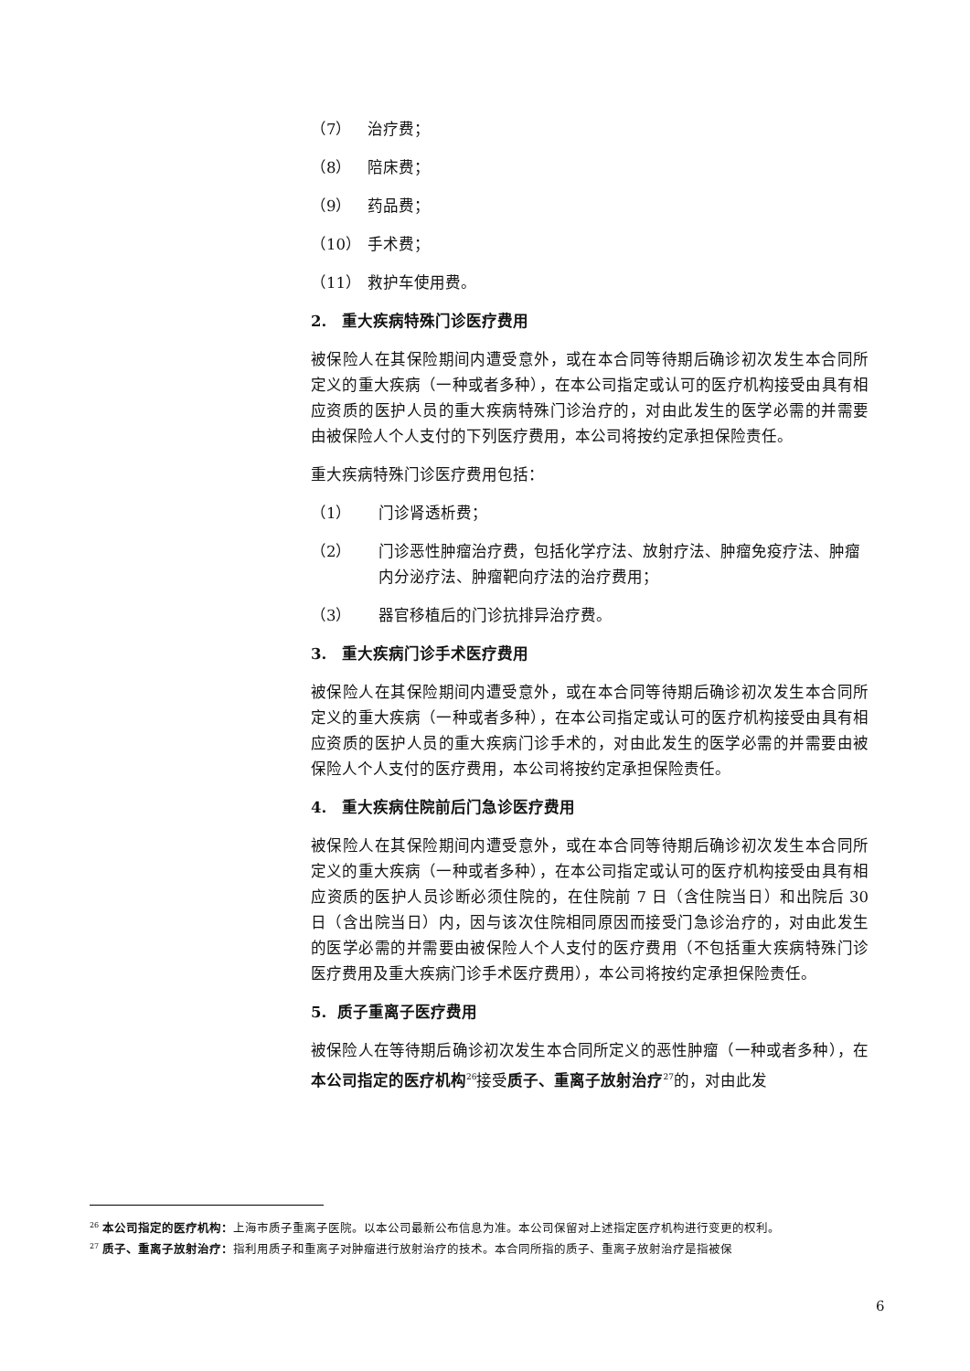（7） 治疗费；
（8） 陪床费；
（9） 药品费；
（10） 手术费；
（11） 救护车使用费。
2. 重大疾病特殊门诊医疗费用
被保险人在其保险期间内遭受意外，或在本合同等待期后确诊初次发生本合同所定义的重大疾病（一种或者多种），在本公司指定或认可的医疗机构接受由具有相应资质的医护人员的重大疾病特殊门诊治疗的，对由此发生的医学必需的并需要由被保险人个人支付的下列医疗费用，本公司将按约定承担保险责任。
重大疾病特殊门诊医疗费用包括：
（1） 门诊肾透析费；
（2） 门诊恶性肿瘤治疗费，包括化学疗法、放射疗法、肿瘤免疫疗法、肿瘤内分泌疗法、肿瘤靶向疗法的治疗费用；
（3） 器官移植后的门诊抗排异治疗费。
3. 重大疾病门诊手术医疗费用
被保险人在其保险期间内遭受意外，或在本合同等待期后确诊初次发生本合同所定义的重大疾病（一种或者多种），在本公司指定或认可的医疗机构接受由具有相应资质的医护人员的重大疾病门诊手术的，对由此发生的医学必需的并需要由被保险人个人支付的医疗费用，本公司将按约定承担保险责任。
4. 重大疾病住院前后门急诊医疗费用
被保险人在其保险期间内遭受意外，或在本合同等待期后确诊初次发生本合同所定义的重大疾病（一种或者多种），在本公司指定或认可的医疗机构接受由具有相应资质的医护人员诊断必须住院的，在住院前 7 日（含住院当日）和出院后 30 日（含出院当日）内，因与该次住院相同原因而接受门急诊治疗的，对由此发生的医学必需的并需要由被保险人个人支付的医疗费用（不包括重大疾病特殊门诊医疗费用及重大疾病门诊手术医疗费用），本公司将按约定承担保险责任。
5. 质子重离子医疗费用
被保险人在等待期后确诊初次发生本合同所定义的恶性肿瘤（一种或者多种），在本公司指定的医疗机构<sup>26</sup>接受质子、重离子放射治疗<sup>27</sup>的，对由此发
<sup>26</sup> 本公司指定的医疗机构：上海市质子重离子医院。以本公司最新公布信息为准。本公司保留对上述指定医疗机构进行变更的权利。
<sup>27</sup> 质子、重离子放射治疗：指利用质子和重离子对肿瘤进行放射治疗的技术。本合同所指的质子、重离子放射治疗是指被保
6